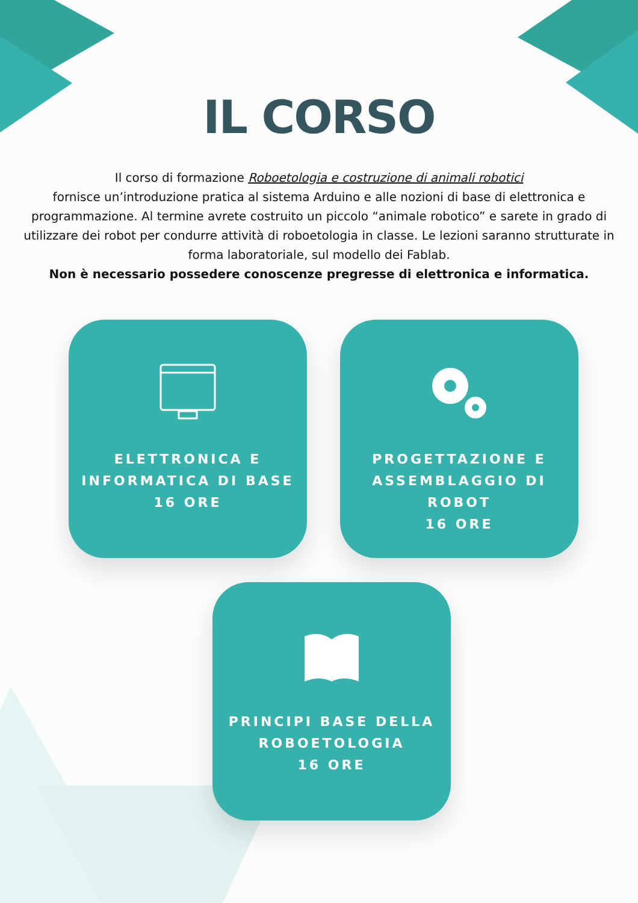IL CORSO
Il corso di formazione Roboetologia e costruzione di animali robotici
fornisce un’introduzione pratica al sistema Arduino e alle nozioni di base di elettronica e programmazione. Al termine avrete costruito un piccolo “animale robotico” e sarete in grado di utilizzare dei robot per condurre attività di roboetologia in classe. Le lezioni saranno strutturate in forma laboratoriale, sul modello dei Fablab.
Non è necessario possedere conoscenze pregresse di elettronica e informatica.
ELETTRONICA E
INFORMATICA DI BASE
16 ORE
PROGETTAZIONE E
ASSEMBLAGGIO DI ROBOT
16 ORE
PRINCIPI BASE DELLA
ROBOETOLOGIA
16 ORE